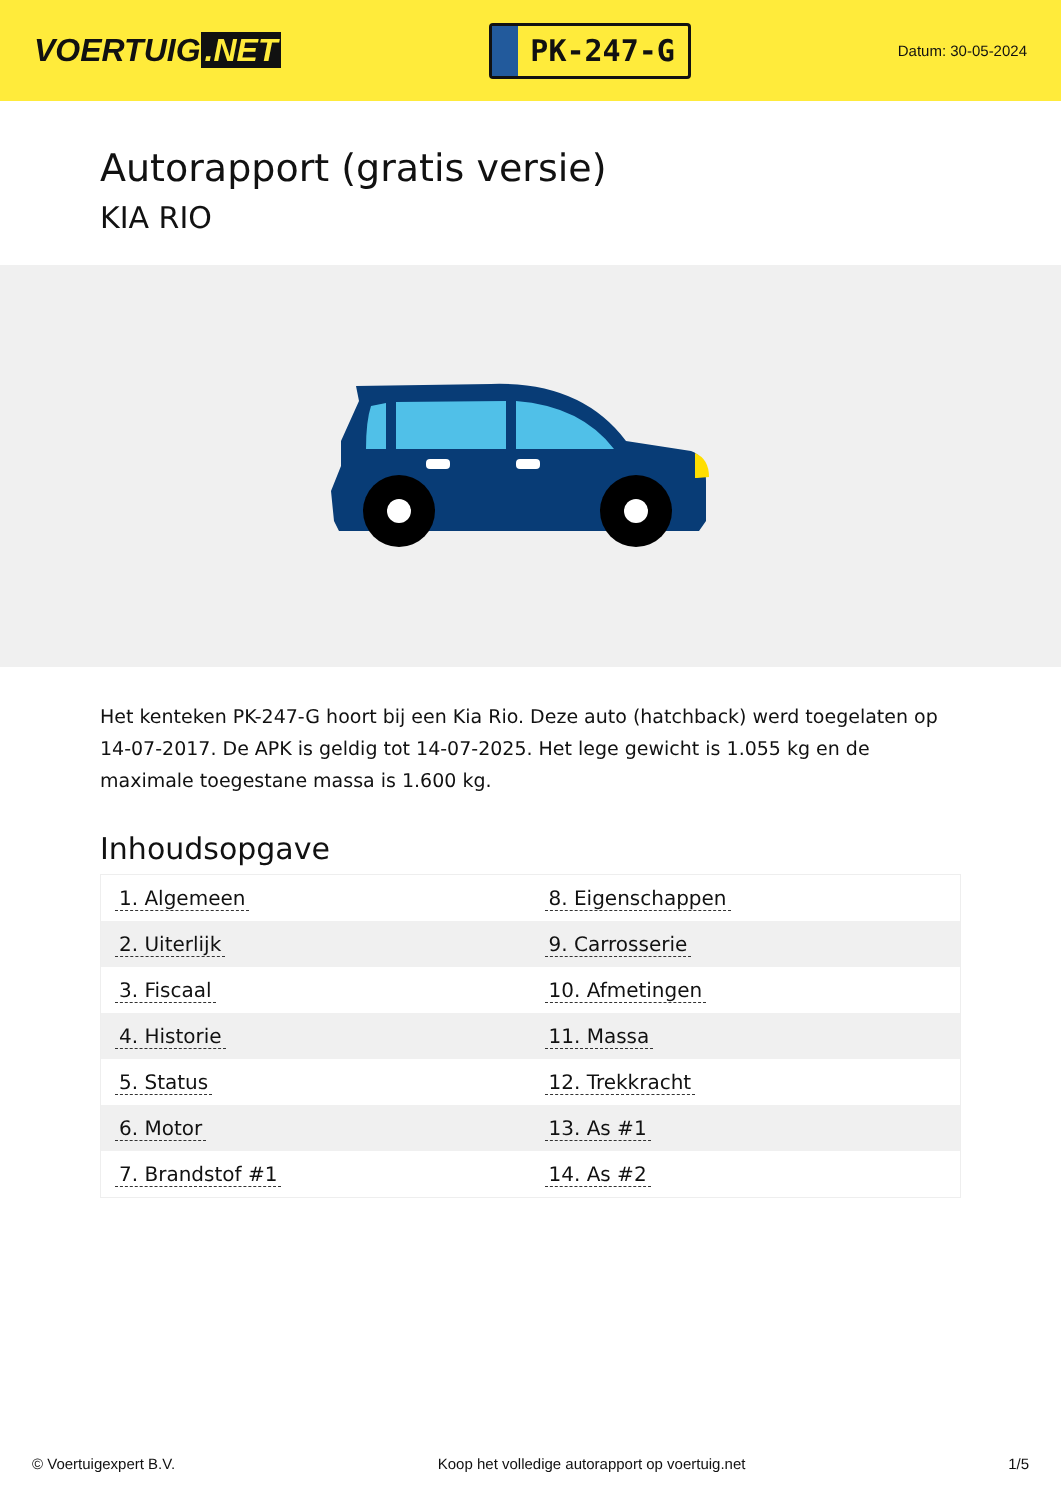VOERTUIG.NET
PK-247-G
Datum: 30-05-2024
Autorapport (gratis versie)
KIA RIO
Het kenteken PK-247-G hoort bij een Kia Rio. Deze auto (hatchback) werd toegelaten op 14-07-2017. De APK is geldig tot 14-07-2025. Het lege gewicht is 1.055 kg en de maximale toegestane massa is 1.600 kg.
Inhoudsopgave
| 1. Algemeen | 8. Eigenschappen |
| 2. Uiterlijk | 9. Carrosserie |
| 3. Fiscaal | 10. Afmetingen |
| 4. Historie | 11. Massa |
| 5. Status | 12. Trekkracht |
| 6. Motor | 13. As #1 |
| 7. Brandstof #1 | 14. As #2 |
© Voertuigexpert B.V. Koop het volledige autorapport op voertuig.net 1/5